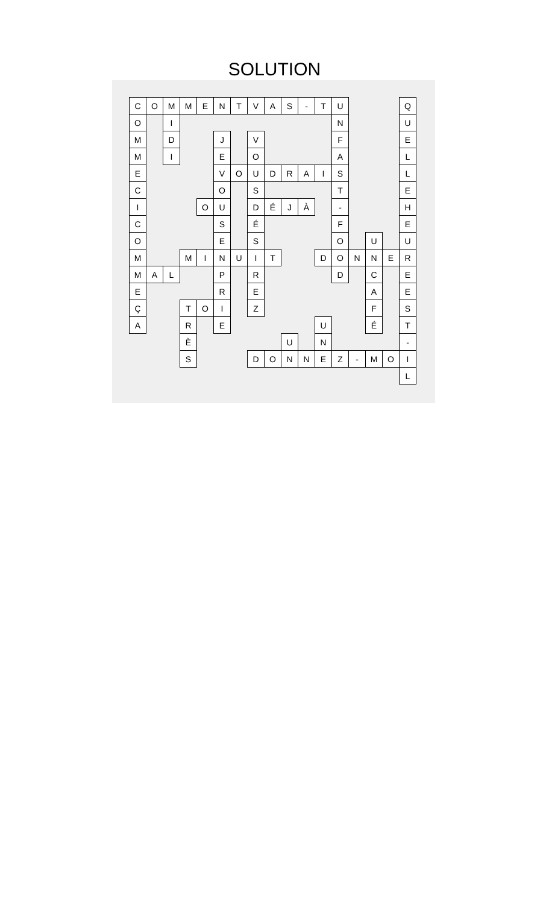SOLUTION
| C | O | M | M | E | N | T | V | A | S | - | T | U | | | | Q |
| O | | I | | | | | | | | | | N | | | | U |
| M | | D | | | J | | V | | | | | F | | | | E |
| M | | I | | | E | | O | | | | | A | | | | L |
| E | | | | | V | O | U | D | R | A | I | S | | | | L |
| C | | | | | O | | S | | | | | T | | | | E |
| I | | | | O | U | | D | É | J | À | | - | | | | H |
| C | | | | | S | | É | | | | | F | | | | E |
| O | | | | | E | | S | | | | | O | | U | | U |
| M | | | M | I | N | U | I | T | | | D | O | N | N | E | R |
| M | A | L | | | P | | R | | | | | D | | C | | E |
| E | | | | | R | | E | | | | | | | A | | E |
| Ç | | | T | O | I | | Z | | | | | | | F | | S |
| A | | | R | | E | | | | | | U | | | É | | T |
| | | | È | | | | | | U | | N | | | | | - |
| | | | S | | | | D | O | N | N | E | Z | - | M | O | I |
| | | | | | | | | | | | | | | | | L |